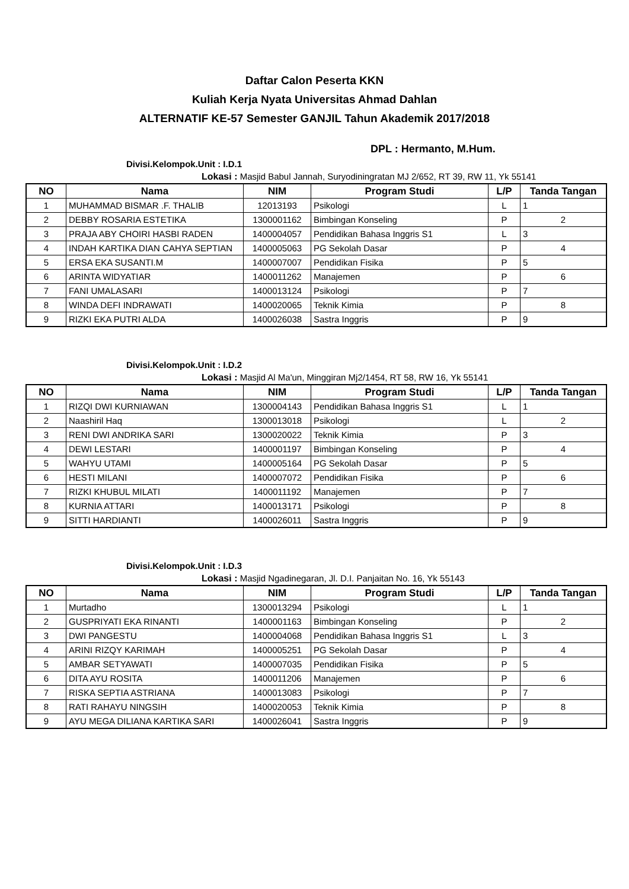Daftar Calon Peserta KKN
Kuliah Kerja Nyata Universitas Ahmad Dahlan
ALTERNATIF KE-57 Semester GANJIL Tahun Akademik 2017/2018
DPL : Hermanto, M.Hum.
Divisi.Kelompok.Unit : I.D.1
Lokasi : Masjid Babul Jannah, Suryodiningratan MJ 2/652, RT 39, RW 11, Yk 55141
| NO | Nama | NIM | Program Studi | L/P | Tanda Tangan |
| --- | --- | --- | --- | --- | --- |
| 1 | MUHAMMAD BISMAR .F. THALIB | 12013193 | Psikologi | L | 1 |
| 2 | DEBBY ROSARIA ESTETIKA | 1300001162 | Bimbingan Konseling | P | 2 |
| 3 | PRAJA ABY CHOIRI HASBI RADEN | 1400004057 | Pendidikan Bahasa Inggris S1 | L | 3 |
| 4 | INDAH KARTIKA DIAN CAHYA SEPTIAN | 1400005063 | PG Sekolah Dasar | P | 4 |
| 5 | ERSA EKA SUSANTI.M | 1400007007 | Pendidikan Fisika | P | 5 |
| 6 | ARINTA WIDYATIAR | 1400011262 | Manajemen | P | 6 |
| 7 | FANI UMALASARI | 1400013124 | Psikologi | P | 7 |
| 8 | WINDA DEFI INDRAWATI | 1400020065 | Teknik Kimia | P | 8 |
| 9 | RIZKI EKA PUTRI ALDA | 1400026038 | Sastra Inggris | P | 9 |
Divisi.Kelompok.Unit : I.D.2
Lokasi : Masjid Al Ma'un, Minggiran Mj2/1454, RT 58, RW 16, Yk 55141
| NO | Nama | NIM | Program Studi | L/P | Tanda Tangan |
| --- | --- | --- | --- | --- | --- |
| 1 | RIZQI DWI KURNIAWAN | 1300004143 | Pendidikan Bahasa Inggris S1 | L | 1 |
| 2 | Naashiril Haq | 1300013018 | Psikologi | L | 2 |
| 3 | RENI DWI ANDRIKA SARI | 1300020022 | Teknik Kimia | P | 3 |
| 4 | DEWI LESTARI | 1400001197 | Bimbingan Konseling | P | 4 |
| 5 | WAHYU UTAMI | 1400005164 | PG Sekolah Dasar | P | 5 |
| 6 | HESTI MILANI | 1400007072 | Pendidikan Fisika | P | 6 |
| 7 | RIZKI KHUBUL MILATI | 1400011192 | Manajemen | P | 7 |
| 8 | KURNIA ATTARI | 1400013171 | Psikologi | P | 8 |
| 9 | SITTI HARDIANTI | 1400026011 | Sastra Inggris | P | 9 |
Divisi.Kelompok.Unit : I.D.3
Lokasi : Masjid Ngadinegaran, Jl. D.I. Panjaitan No. 16, Yk 55143
| NO | Nama | NIM | Program Studi | L/P | Tanda Tangan |
| --- | --- | --- | --- | --- | --- |
| 1 | Murtadho | 1300013294 | Psikologi | L | 1 |
| 2 | GUSPRIYATI EKA RINANTI | 1400001163 | Bimbingan Konseling | P | 2 |
| 3 | DWI PANGESTU | 1400004068 | Pendidikan Bahasa Inggris S1 | L | 3 |
| 4 | ARINI RIZQY KARIMAH | 1400005251 | PG Sekolah Dasar | P | 4 |
| 5 | AMBAR SETYAWATI | 1400007035 | Pendidikan Fisika | P | 5 |
| 6 | DITA AYU ROSITA | 1400011206 | Manajemen | P | 6 |
| 7 | RISKA SEPTIA ASTRIANA | 1400013083 | Psikologi | P | 7 |
| 8 | RATI RAHAYU NINGSIH | 1400020053 | Teknik Kimia | P | 8 |
| 9 | AYU MEGA DILIANA KARTIKA SARI | 1400026041 | Sastra Inggris | P | 9 |